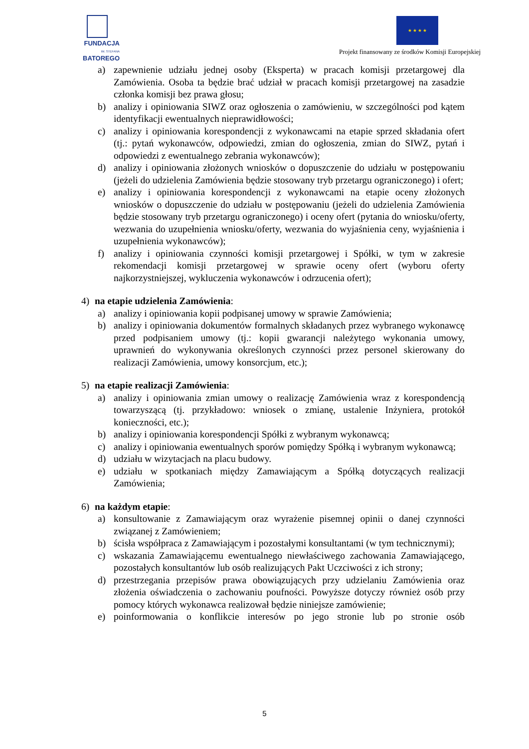FUNDACJA
IM. STEFANA BATOREGO
★ ★ ★ ★
Projekt finansowany ze środków Komisji Europejskiej
a) zapewnienie udziału jednej osoby (Eksperta) w pracach komisji przetargowej dla Zamówienia. Osoba ta będzie brać udział w pracach komisji przetargowej na zasadzie członka komisji bez prawa głosu;
b) analizy i opiniowania SIWZ oraz ogłoszenia o zamówieniu, w szczególności pod kątem identyfikacji ewentualnych nieprawidłowości;
c) analizy i opiniowania korespondencji z wykonawcami na etapie sprzed składania ofert (tj.: pytań wykonawców, odpowiedzi, zmian do ogłoszenia, zmian do SIWZ, pytań i odpowiedzi z ewentualnego zebrania wykonawców);
d) analizy i opiniowania złożonych wniosków o dopuszczenie do udziału w postępowaniu (jeżeli do udzielenia Zamówienia będzie stosowany tryb przetargu ograniczonego) i ofert;
e) analizy i opiniowania korespondencji z wykonawcami na etapie oceny złożonych wniosków o dopuszczenie do udziału w postępowaniu (jeżeli do udzielenia Zamówienia będzie stosowany tryb przetargu ograniczonego) i oceny ofert (pytania do wniosku/oferty, wezwania do uzupełnienia wniosku/oferty, wezwania do wyjaśnienia ceny, wyjaśnienia i uzupełnienia wykonawców);
f) analizy i opiniowania czynności komisji przetargowej i Spółki, w tym w zakresie rekomendacji komisji przetargowej w sprawie oceny ofert (wyboru oferty najkorzystniejszej, wykluczenia wykonawców i odrzucenia ofert);
4) na etapie udzielenia Zamówienia:
a) analizy i opiniowania kopii podpisanej umowy w sprawie Zamówienia;
b) analizy i opiniowania dokumentów formalnych składanych przez wybranego wykonawcę przed podpisaniem umowy (tj.: kopii gwarancji należytego wykonania umowy, uprawnień do wykonywania określonych czynności przez personel skierowany do realizacji Zamówienia, umowy konsorcjum, etc.);
5) na etapie realizacji Zamówienia:
a) analizy i opiniowania zmian umowy o realizację Zamówienia wraz z korespondencją towarzyszącą (tj. przykładowo: wniosek o zmianę, ustalenie Inżyniera, protokół konieczności, etc.);
b) analizy i opiniowania korespondencji Spółki z wybranym wykonawcą;
c) analizy i opiniowania ewentualnych sporów pomiędzy Spółką i wybranym wykonawcą;
d) udziału w wizytacjach na placu budowy.
e) udziału w spotkaniach między Zamawiającym a Spółką dotyczących realizacji Zamówienia;
6) na każdym etapie:
a) konsultowanie z Zamawiającym oraz wyrażenie pisemnej opinii o danej czynności związanej z Zamówieniem;
b) ścisła współpraca z Zamawiającym i pozostałymi konsultantami (w tym technicznymi);
c) wskazania Zamawiającemu ewentualnego niewłaściwego zachowania Zamawiającego, pozostałych konsultantów lub osób realizujących Pakt Uczciwości z ich strony;
d) przestrzegania przepisów prawa obowiązujących przy udzielaniu Zamówienia oraz złożenia oświadczenia o zachowaniu poufności. Powyższe dotyczy również osób przy pomocy których wykonawca realizował będzie niniejsze zamówienie;
e) poinformowania o konflikcie interesów po jego stronie lub po stronie osób
5